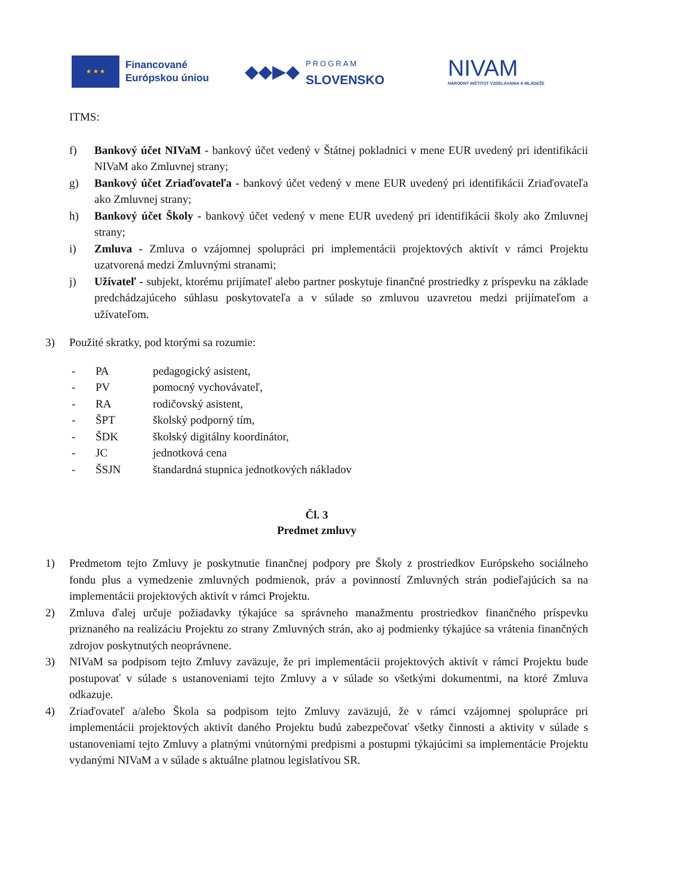★ ★ ★
Financované
Európskou úniou
◆◆▶◆
PROGRAM
SLOVENSKO
NIVAM
NÁRODNÝ INŠTITÚT VZDELÁVANIA A MLÁDEŽE
ITMS:
f) Bankový účet NIVaM - bankový účet vedený v Štátnej pokladnici v mene EUR uvedený pri identifikácii NIVaM ako Zmluvnej strany;
g) Bankový účet Zriaďovateľa - bankový účet vedený v mene EUR uvedený pri identifikácii Zriaďovateľa ako Zmluvnej strany;
h) Bankový účet Školy - bankový účet vedený v mene EUR uvedený pri identifikácii školy ako Zmluvnej strany;
i) Zmluva - Zmluva o vzájomnej spolupráci pri implementácii projektových aktivít v rámci Projektu uzatvorená medzi Zmluvnými stranami;
j) Užívateľ - subjekt, ktorému prijímateľ alebo partner poskytuje finančné prostriedky z príspevku na základe predchádzajúceho súhlasu poskytovateľa a v súlade so zmluvou uzavretou medzi prijímateľom a užívateľom.
3) Použité skratky, pod ktorými sa rozumie:
- PA pedagogický asistent,
- PV pomocný vychovávateľ,
- RA rodičovský asistent,
- ŠPT školský podporný tím,
- ŠDK školský digitálny koordinátor,
- JC jednotková cena
- ŠSJN štandardná stupnica jednotkových nákladov
Čl. 3
Predmet zmluvy
1) Predmetom tejto Zmluvy je poskytnutie finančnej podpory pre Školy z prostriedkov Európskeho sociálneho fondu plus a vymedzenie zmluvných podmienok, práv a povinností Zmluvných strán podieľajúcich sa na implementácii projektových aktivít v rámci Projektu.
2) Zmluva ďalej určuje požiadavky týkajúce sa správneho manažmentu prostriedkov finančného príspevku priznaného na realizáciu Projektu zo strany Zmluvných strán, ako aj podmienky týkajúce sa vrátenia finančných zdrojov poskytnutých neoprávnene.
3) NIVaM sa podpisom tejto Zmluvy zaväzuje, že pri implementácii projektových aktivít v rámci Projektu bude postupovať v súlade s ustanoveniami tejto Zmluvy a v súlade so všetkými dokumentmi, na ktoré Zmluva odkazuje.
4) Zriaďovateľ a/alebo Škola sa podpisom tejto Zmluvy zaväzujú, že v rámci vzájomnej spolupráce pri implementácii projektových aktivít daného Projektu budú zabezpečovať všetky činnosti a aktivity v súlade s ustanoveniami tejto Zmluvy a platnými vnútornými predpismi a postupmi týkajúcimi sa implementácie Projektu vydanými NIVaM a v súlade s aktuálne platnou legislatívou SR.